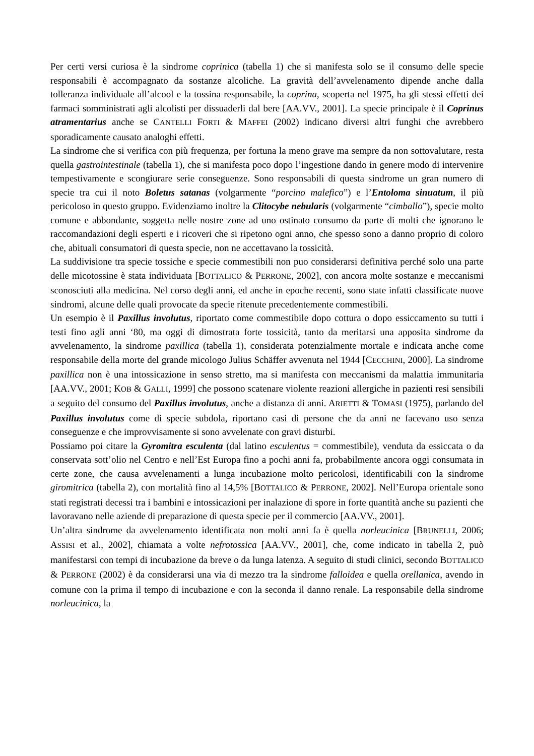Per certi versi curiosa è la sindrome coprinica (tabella 1) che si manifesta solo se il consumo delle specie responsabili è accompagnato da sostanze alcoliche. La gravità dell’avvelenamento dipende anche dalla tolleranza individuale all’alcool e la tossina responsabile, la coprina, scoperta nel 1975, ha gli stessi effetti dei farmaci somministrati agli alcolisti per dissuaderli dal bere [AA.VV., 2001]. La specie principale è il Coprinus atramentarius anche se CANTELLI FORTI & MAFFEI (2002) indicano diversi altri funghi che avrebbero sporadicamente causato analoghi effetti.
La sindrome che si verifica con più frequenza, per fortuna la meno grave ma sempre da non sottovalutare, resta quella gastrointestinale (tabella 1), che si manifesta poco dopo l’ingestione dando in genere modo di intervenire tempestivamente e scongiurare serie conseguenze. Sono responsabili di questa sindrome un gran numero di specie tra cui il noto Boletus satanas (volgarmente “porcino malefico”) e l’Entoloma sinuatum, il più pericoloso in questo gruppo. Evidenziamo inoltre la Clitocybe nebularis (volgarmente “cimballo”), specie molto comune e abbondante, soggetta nelle nostre zone ad uno ostinato consumo da parte di molti che ignorano le raccomandazioni degli esperti e i ricoveri che si ripetono ogni anno, che spesso sono a danno proprio di coloro che, abituali consumatori di questa specie, non ne accettavano la tossicità.
La suddivisione tra specie tossiche e specie commestibili non puo considerarsi definitiva perché solo una parte delle micotossine è stata individuata [BOTTALICO & PERRONE, 2002], con ancora molte sostanze e meccanismi sconosciuti alla medicina. Nel corso degli anni, ed anche in epoche recenti, sono state infatti classificate nuove sindromi, alcune delle quali provocate da specie ritenute precedentemente commestibili.
Un esempio è il Paxillus involutus, riportato come commestibile dopo cottura o dopo essiccamento su tutti i testi fino agli anni ‘80, ma oggi di dimostrata forte tossicità, tanto da meritarsi una apposita sindrome da avvelenamento, la sindrome paxillica (tabella 1), considerata potenzialmente mortale e indicata anche come responsabile della morte del grande micologo Julius Schäffer avvenuta nel 1944 [CECCHINI, 2000]. La sindrome paxillica non è una intossicazione in senso stretto, ma si manifesta con meccanismi da malattia immunitaria [AA.VV., 2001; KOB & GALLI, 1999] che possono scatenare violente reazioni allergiche in pazienti resi sensibili a seguito del consumo del Paxillus involutus, anche a distanza di anni. ARIETTI & TOMASI (1975), parlando del Paxillus involutus come di specie subdola, riportano casi di persone che da anni ne facevano uso senza conseguenze e che improvvisamente si sono avvelenate con gravi disturbi.
Possiamo poi citare la Gyromitra esculenta (dal latino esculentus = commestibile), venduta da essiccata o da conservata sott’olio nel Centro e nell’Est Europa fino a pochi anni fa, probabilmente ancora oggi consumata in certe zone, che causa avvelenamenti a lunga incubazione molto pericolosi, identificabili con la sindrome giromitrica (tabella 2), con mortalità fino al 14,5% [BOTTALICO & PERRONE, 2002]. Nell’Europa orientale sono stati registrati decessi tra i bambini e intossicazioni per inalazione di spore in forte quantità anche su pazienti che lavoravano nelle aziende di preparazione di questa specie per il commercio [AA.VV., 2001].
Un’altra sindrome da avvelenamento identificata non molti anni fa è quella norleucinica [BRUNELLI, 2006; ASSISI et al., 2002], chiamata a volte nefrotossica [AA.VV., 2001], che, come indicato in tabella 2, può manifestarsi con tempi di incubazione da breve o da lunga latenza. A seguito di studi clinici, secondo BOTTALICO & PERRONE (2002) è da considerarsi una via di mezzo tra la sindrome falloidea e quella orellanica, avendo in comune con la prima il tempo di incubazione e con la seconda il danno renale. La responsabile della sindrome norleucinica, la